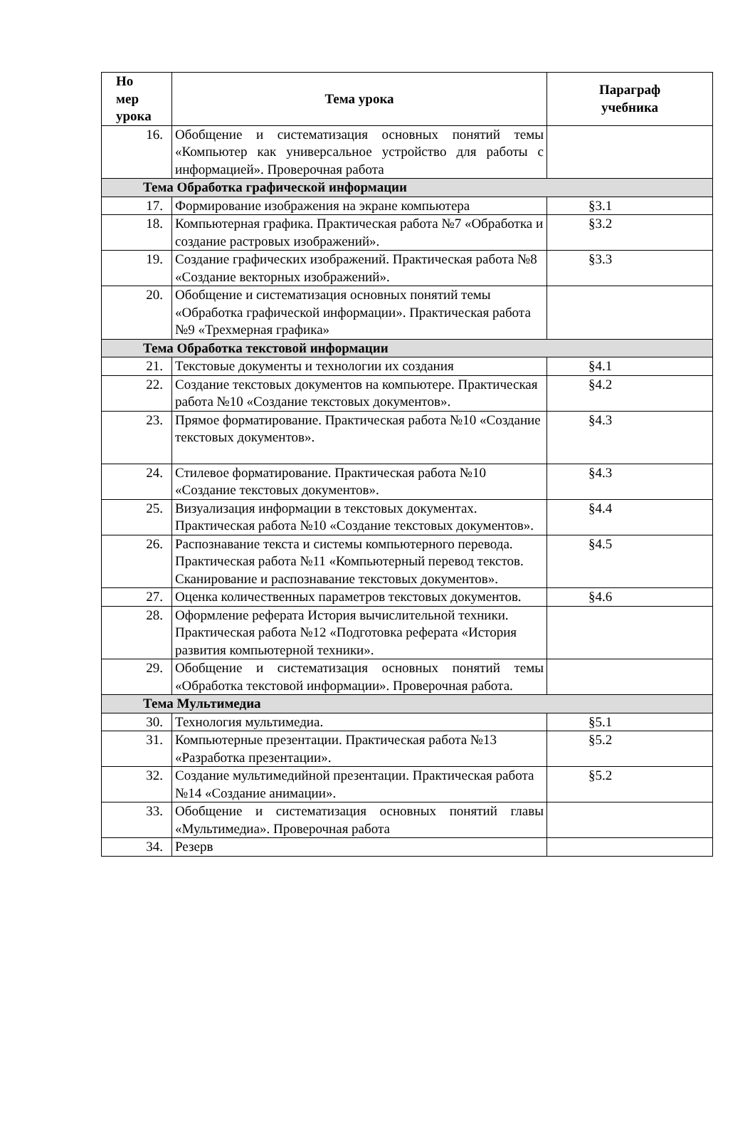| Но мер урока | Тема урока | Параграф учебника |
| --- | --- | --- |
| 16. | Обобщение и систематизация основных понятий темы «Компьютер как универсальное устройство для работы с информацией». Проверочная работа | |
| Тема Обработка графической информации | | |
| 17. | Формирование изображения на экране компьютера | §3.1 |
| 18. | Компьютерная графика. Практическая работа №7 «Обработка и создание растровых изображений». | §3.2 |
| 19. | Создание графических изображений. Практическая работа №8 «Создание векторных изображений». | §3.3 |
| 20. | Обобщение и систематизация основных понятий темы «Обработка графической информации». Практическая работа №9 «Трехмерная графика» | |
| Тема Обработка текстовой информации | | |
| 21. | Текстовые документы и технологии их создания | §4.1 |
| 22. | Создание текстовых документов на компьютере. Практическая работа №10 «Создание текстовых документов». | §4.2 |
| 23. | Прямое форматирование. Практическая работа №10 «Создание текстовых документов». | §4.3 |
| 24. | Стилевое форматирование. Практическая работа №10 «Создание текстовых документов». | §4.3 |
| 25. | Визуализация информации в текстовых документах. Практическая работа №10 «Создание текстовых документов». | §4.4 |
| 26. | Распознавание текста и системы компьютерного перевода. Практическая работа №11 «Компьютерный перевод текстов. Сканирование и распознавание текстовых документов». | §4.5 |
| 27. | Оценка количественных параметров текстовых документов. | §4.6 |
| 28. | Оформление реферата История вычислительной техники. Практическая работа №12 «Подготовка реферата «История развития компьютерной техники». | |
| 29. | Обобщение и систематизация основных понятий темы «Обработка текстовой информации». Проверочная работа. | |
| Тема Мультимедиа | | |
| 30. | Технология мультимедиа. | §5.1 |
| 31. | Компьютерные презентации. Практическая работа №13 «Разработка презентации». | §5.2 |
| 32. | Создание мультимедийной презентации. Практическая работа №14 «Создание анимации». | §5.2 |
| 33. | Обобщение и систематизация основных понятий главы «Мультимедиа». Проверочная работа | |
| 34. | Резерв | |